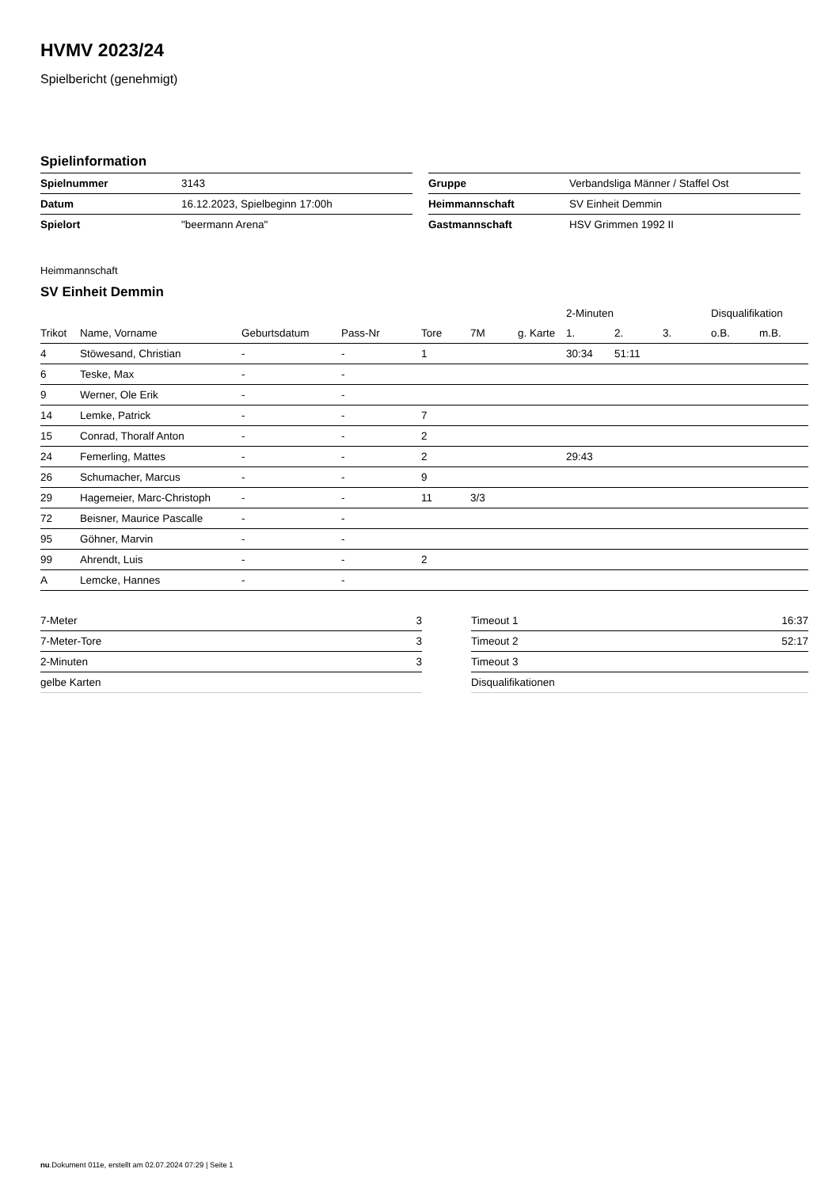HVMV 2023/24
Spielbericht (genehmigt)
Spielinformation
| Spielnummer | 3143 |
| Datum | 16.12.2023, Spielbeginn 17:00h |
| Spielort | "beermann Arena" |
| Gruppe | Verbandsliga Männer / Staffel Ost |
| Heimmannschaft | SV Einheit Demmin |
| Gastmannschaft | HSV Grimmen 1992 II |
Heimmannschaft
SV Einheit Demmin
| | | | | | | | 2-Minuten | | | Disqualifikation | |
| --- | --- | --- | --- | --- | --- | --- | --- | --- | --- | --- | --- |
| Trikot | Name, Vorname | Geburtsdatum | Pass-Nr | Tore | 7M | g. Karte | 1. | 2. | 3. | o.B. | m.B. |
| 4 | Stöwesand, Christian | - | - | 1 | | | 30:34 | 51:11 | | | |
| 6 | Teske, Max | - | - | | | | | | | | |
| 9 | Werner, Ole Erik | - | - | | | | | | | | |
| 14 | Lemke, Patrick | - | - | 7 | | | | | | | |
| 15 | Conrad, Thoralf Anton | - | - | 2 | | | | | | | |
| 24 | Femerling, Mattes | - | - | 2 | | | 29:43 | | | | |
| 26 | Schumacher, Marcus | - | - | 9 | | | | | | | |
| 29 | Hagemeier, Marc-Christoph | - | - | 11 | 3/3 | | | | | | |
| 72 | Beisner, Maurice Pascalle | - | - | | | | | | | | |
| 95 | Göhner, Marvin | - | - | | | | | | | | |
| 99 | Ahrendt, Luis | - | - | 2 | | | | | | | |
| A | Lemcke, Hannes | - | - | | | | | | | | |
| 7-Meter | 3 |
| 7-Meter-Tore | 3 |
| 2-Minuten | 3 |
| gelbe Karten | |
| Timeout 1 | 16:37 |
| Timeout 2 | 52:17 |
| Timeout 3 | |
| Disqualifikationen | |
nu.Dokument 011e, erstellt am 02.07.2024 07:29 | Seite 1